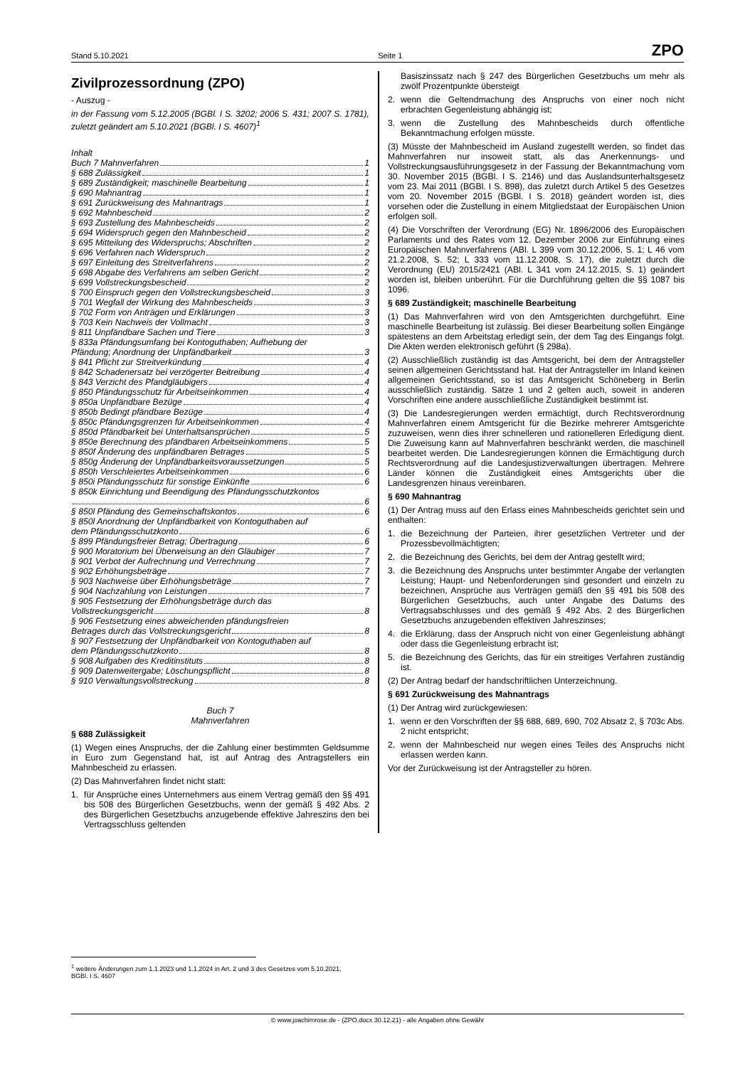Stand 5.10.2021 Seite 1 ZPO
Zivilprozessordnung (ZPO)
- Auszug -
in der Fassung vom 5.12.2005 (BGBl. I S. 3202; 2006 S. 431; 2007 S. 1781), zuletzt geändert am 5.10.2021 (BGBl. I S. 4607)<sup>1</sup>
Inhalt
Buch 7 Mahnverfahren 1
§ 688 Zulässigkeit 1
§ 689 Zuständigkeit; maschinelle Bearbeitung 1
§ 690 Mahnantrag 1
§ 691 Zurückweisung des Mahnantrags 1
§ 692 Mahnbescheid 2
§ 693 Zustellung des Mahnbescheids 2
§ 694 Widerspruch gegen den Mahnbescheid 2
§ 695 Mitteilung des Widerspruchs; Abschriften 2
§ 696 Verfahren nach Widerspruch 2
§ 697 Einleitung des Streitverfahrens 2
§ 698 Abgabe des Verfahrens am selben Gericht 2
§ 699 Vollstreckungsbescheid 2
§ 700 Einspruch gegen den Vollstreckungsbescheid 3
§ 701 Wegfall der Wirkung des Mahnbescheids 3
§ 702 Form von Anträgen und Erklärungen 3
§ 703 Kein Nachweis der Vollmacht 3
§ 811 Unpfändbare Sachen und Tiere 3
§ 833a Pfändungsumfang bei Kontoguthaben; Aufhebung der
Pfändung; Anordnung der Unpfändbarkeit 3
§ 841 Pflicht zur Streitverkündung 4
§ 842 Schadenersatz bei verzögerter Beitreibung 4
§ 843 Verzicht des Pfandgläubigers 4
§ 850 Pfändungsschutz für Arbeitseinkommen 4
§ 850a Unpfändbare Bezüge 4
§ 850b Bedingt pfändbare Bezüge 4
§ 850c Pfändungsgrenzen für Arbeitseinkommen 4
§ 850d Pfändbarkeit bei Unterhaltsansprüchen 5
§ 850e Berechnung des pfändbaren Arbeitseinkommens 5
§ 850f Änderung des unpfändbaren Betrages 5
§ 850g Änderung der Unpfändbarkeitsvoraussetzungen 5
§ 850h Verschleiertes Arbeitseinkommen 6
§ 850i Pfändungsschutz für sonstige Einkünfte 6
§ 850k Einrichtung und Beendigung des Pfändungsschutzkontos
6
§ 850l Pfändung des Gemeinschaftskontos 6
§ 850l Anordnung der Unpfändbarkeit von Kontoguthaben auf
dem Pfändungsschutzkonto 6
§ 899 Pfändungsfreier Betrag; Übertragung 6
§ 900 Moratorium bei Überweisung an den Gläubiger 7
§ 901 Verbot der Aufrechnung und Verrechnung 7
§ 902 Erhöhungsbeträge 7
§ 903 Nachweise über Erhöhungsbeträge 7
§ 904 Nachzahlung von Leistungen 7
§ 905 Festsetzung der Erhöhungsbeträge durch das
Vollstreckungsgericht 8
§ 906 Festsetzung eines abweichenden pfändungsfreien
Betrages durch das Vollstreckungsgericht 8
§ 907 Festsetzung der Unpfändbarkeit von Kontoguthaben auf
dem Pfändungsschutzkonto 8
§ 908 Aufgaben des Kreditinstituts 8
§ 909 Datenweitergabe; Löschungspflicht 8
§ 910 Verwaltungsvollstreckung 8
Buch 7
Mahnverfahren
§ 688 Zulässigkeit
(1) Wegen eines Anspruchs, der die Zahlung einer bestimmten Geldsumme in Euro zum Gegenstand hat, ist auf Antrag des Antragstellers ein Mahnbescheid zu erlassen.
(2) Das Mahnverfahren findet nicht statt:
1. für Ansprüche eines Unternehmers aus einem Vertrag gemäß den §§ 491 bis 508 des Bürgerlichen Gesetzbuchs, wenn der gemäß § 492 Abs. 2 des Bürgerlichen Gesetzbuchs anzugebende effektive Jahreszins den bei Vertragsschluss geltenden
Basiszinssatz nach § 247 des Bürgerlichen Gesetzbuchs um mehr als zwölf Prozentpunkte übersteigt
2. wenn die Geltendmachung des Anspruchs von einer noch nicht erbrachten Gegenleistung abhängig ist;
3. wenn die Zustellung des Mahnbescheids durch öffentliche Bekanntmachung erfolgen müsste.
(3) Müsste der Mahnbescheid im Ausland zugestellt werden, so findet das Mahnverfahren nur insoweit statt, als das Anerkennungs- und Vollstreckungsausführungsgesetz in der Fassung der Bekanntmachung vom 30. November 2015 (BGBl. I S. 2146) und das Auslandsunterhaltsgesetz vom 23. Mai 2011 (BGBl. I S. 898), das zuletzt durch Artikel 5 des Gesetzes vom 20. November 2015 (BGBl. I S. 2018) geändert worden ist, dies vorsehen oder die Zustellung in einem Mitgliedstaat der Europäischen Union erfolgen soll.
(4) Die Vorschriften der Verordnung (EG) Nr. 1896/2006 des Europäischen Parlaments und des Rates vom 12. Dezember 2006 zur Einführung eines Europäischen Mahnverfahrens (ABl. L 399 vom 30.12.2006, S. 1; L 46 vom 21.2.2008, S. 52; L 333 vom 11.12.2008, S. 17), die zuletzt durch die Verordnung (EU) 2015/2421 (ABl. L 341 vom 24.12.2015, S. 1) geändert worden ist, bleiben unberührt. Für die Durchführung gelten die §§ 1087 bis 1096.
§ 689 Zuständigkeit; maschinelle Bearbeitung
(1) Das Mahnverfahren wird von den Amtsgerichten durchgeführt. Eine maschinelle Bearbeitung ist zulässig. Bei dieser Bearbeitung sollen Eingänge spätestens an dem Arbeitstag erledigt sein, der dem Tag des Eingangs folgt. Die Akten werden elektronisch geführt (§ 298a).
(2) Ausschließlich zuständig ist das Amtsgericht, bei dem der Antragsteller seinen allgemeinen Gerichtsstand hat. Hat der Antragsteller im Inland keinen allgemeinen Gerichtsstand, so ist das Amtsgericht Schöneberg in Berlin ausschließlich zuständig. Sätze 1 und 2 gelten auch, soweit in anderen Vorschriften eine andere ausschließliche Zuständigkeit bestimmt ist.
(3) Die Landesregierungen werden ermächtigt, durch Rechtsverordnung Mahnverfahren einem Amtsgericht für die Bezirke mehrerer Amtsgerichte zuzuweisen, wenn dies ihrer schnelleren und rationelleren Erledigung dient. Die Zuweisung kann auf Mahnverfahren beschränkt werden, die maschinell bearbeitet werden. Die Landesregierungen können die Ermächtigung durch Rechtsverordnung auf die Landesjustizverwaltungen übertragen. Mehrere Länder können die Zuständigkeit eines Amtsgerichts über die Landesgrenzen hinaus vereinbaren.
§ 690 Mahnantrag
(1) Der Antrag muss auf den Erlass eines Mahnbescheids gerichtet sein und enthalten:
1. die Bezeichnung der Parteien, ihrer gesetzlichen Vertreter und der Prozessbevollmächtigten;
2. die Bezeichnung des Gerichts, bei dem der Antrag gestellt wird;
3. die Bezeichnung des Anspruchs unter bestimmter Angabe der verlangten Leistung; Haupt- und Nebenforderungen sind gesondert und einzeln zu bezeichnen, Ansprüche aus Verträgen gemäß den §§ 491 bis 508 des Bürgerlichen Gesetzbuchs, auch unter Angabe des Datums des Vertragsabschlusses und des gemäß § 492 Abs. 2 des Bürgerlichen Gesetzbuchs anzugebenden effektiven Jahreszinses;
4. die Erklärung, dass der Anspruch nicht von einer Gegenleistung abhängt oder dass die Gegenleistung erbracht ist;
5. die Bezeichnung des Gerichts, das für ein streitiges Verfahren zuständig ist.
(2) Der Antrag bedarf der handschriftlichen Unterzeichnung.
§ 691 Zurückweisung des Mahnantrags
(1) Der Antrag wird zurückgewiesen:
1. wenn er den Vorschriften der §§ 688, 689, 690, 702 Absatz 2, § 703c Abs. 2 nicht entspricht;
2. wenn der Mahnbescheid nur wegen eines Teiles des Anspruchs nicht erlassen werden kann.
Vor der Zurückweisung ist der Antragsteller zu hören.
<sup>1</sup> weitere Änderungen zum 1.1.2023 und 1.1.2024 in Art. 2 und 3 des Gesetzes vom 5.10.2021, BGBl. I S. 4607
© www.joachimrose.de - (ZPO.docx 30.12.21) - alle Angaben ohne Gewähr